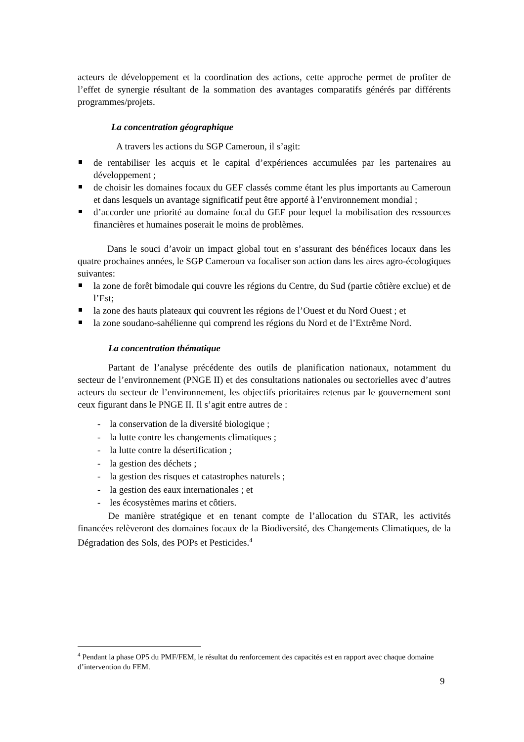acteurs de développement et la coordination des actions, cette approche permet de profiter de l’effet de synergie résultant de la sommation des avantages comparatifs générés par différents programmes/projets.
La concentration géographique
A travers les actions du SGP Cameroun, il s’agit:
de rentabiliser les acquis et le capital d’expériences accumulées par les partenaires au développement ;
de choisir les domaines focaux du GEF classés comme étant les plus importants au Cameroun et dans lesquels un avantage significatif peut être apporté à l’environnement mondial ;
d’accorder une priorité au domaine focal du GEF pour lequel la mobilisation des ressources financières et humaines poserait le moins de problèmes.
Dans le souci d’avoir un impact global tout en s’assurant des bénéfices locaux dans les quatre prochaines années, le SGP Cameroun va focaliser son action dans les aires agro-écologiques suivantes:
la zone de forêt bimodale qui couvre les régions du Centre, du Sud (partie côtière exclue) et de l’Est;
la zone des hauts plateaux qui couvrent les régions de l’Ouest et du Nord Ouest ; et
la zone soudano-sahélienne qui comprend les régions du Nord et de l’Extrême Nord.
La concentration thématique
Partant de l’analyse précédente des outils de planification nationaux, notamment du secteur de l’environnement (PNGE II) et des consultations nationales ou sectorielles avec d’autres acteurs du secteur de l’environnement, les objectifs prioritaires retenus par le gouvernement sont ceux figurant dans le PNGE II. Il s’agit entre autres de :
- la conservation de la diversité biologique ;
- la lutte contre les changements climatiques ;
- la lutte contre la désertification ;
- la gestion des déchets ;
- la gestion des risques et catastrophes naturels ;
- la gestion des eaux internationales ; et
- les écosystèmes marins et côtiers.
De manière stratégique et en tenant compte de l’allocation du STAR, les activités financées relèveront des domaines focaux de la Biodiversité, des Changements Climatiques, de la Dégradation des Sols, des POPs et Pesticides.<sup>4</sup>
<sup>4</sup> Pendant la phase OP5 du PMF/FEM, le résultat du renforcement des capacités est en rapport avec chaque domaine d’intervention du FEM.
9